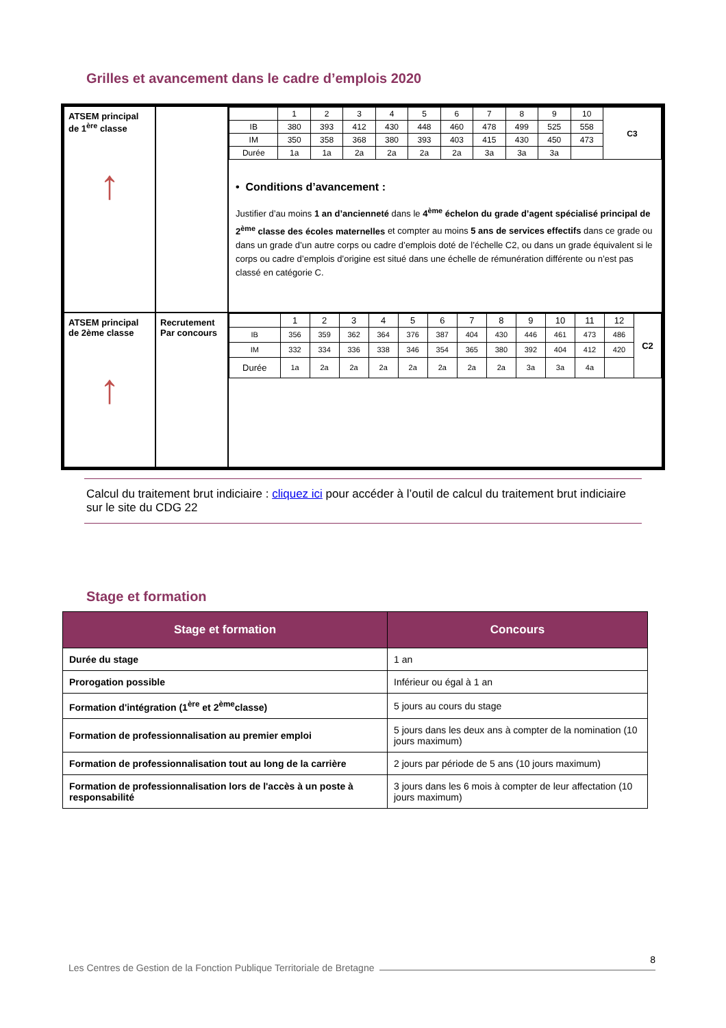Grilles et avancement dans le cadre d’emplois 2020
| ATSEM principal de 1<sup>ère</sup> classe ↑ | | / / 1 / 2 / 3 / 4 / 5 / 6 / 7 / 8 / 9 / 10 / C3 / / IB / 380 / 393 / 412 / 430 / 448 / 460 / 478 / 499 / 525 / 558 / / / IM / 350 / 358 / 368 / 380 / 393 / 403 / 415 / 430 / 450 / 473 / / / Durée / 1a / 1a / 2a / 2a / 2a / 2a / 3a / 3a / 3a / / / • Conditions d’avancement : Justifier d’au moins 1 an d’ancienneté dans le 4<sup>ème</sup> échelon du grade d’agent spécialisé principal de 2<sup>ème</sup> classe des écoles maternelles et compter au moins 5 ans de services effectifs dans ce grade ou dans un grade d’un autre corps ou cadre d’emplois doté de l’échelle C2, ou dans un grade équivalent si le corps ou cadre d’emplois d’origine est situé dans une échelle de rémunération différente ou n’est pas classé en catégorie C. |
| ATSEM principal de 2ème classe ↑ | Recrutement Par concours | / / 1 / 2 / 3 / 4 / 5 / 6 / 7 / 8 / 9 / 10 / 11 / 12 / C2 / / IB / 356 / 359 / 362 / 364 / 376 / 387 / 404 / 430 / 446 / 461 / 473 / 486 / / / IM / 332 / 334 / 336 / 338 / 346 / 354 / 365 / 380 / 392 / 404 / 412 / 420 / / / Durée / 1a / 2a / 2a / 2a / 2a / 2a / 2a / 2a / 3a / 3a / 4a / / / |
Calcul du traitement brut indiciaire : cliquez ici pour accéder à l’outil de calcul du traitement brut indiciaire sur le site du CDG 22
Stage et formation
| Stage et formation | Concours |
| --- | --- |
| Durée du stage | 1 an |
| Prorogation possible | Inférieur ou égal à 1 an |
| Formation d'intégration (1<sup>ère</sup> et 2<sup>ème</sup>classe) | 5 jours au cours du stage |
| Formation de professionnalisation au premier emploi | 5 jours dans les deux ans à compter de la nomination (10 jours maximum) |
| Formation de professionnalisation tout au long de la carrière | 2 jours par période de 5 ans (10 jours maximum) |
| Formation de professionnalisation lors de l'accès à un poste à responsabilité | 3 jours dans les 6 mois à compter de leur affectation (10 jours maximum) |
Les Centres de Gestion de la Fonction Publique Territoriale de Bretagne
8